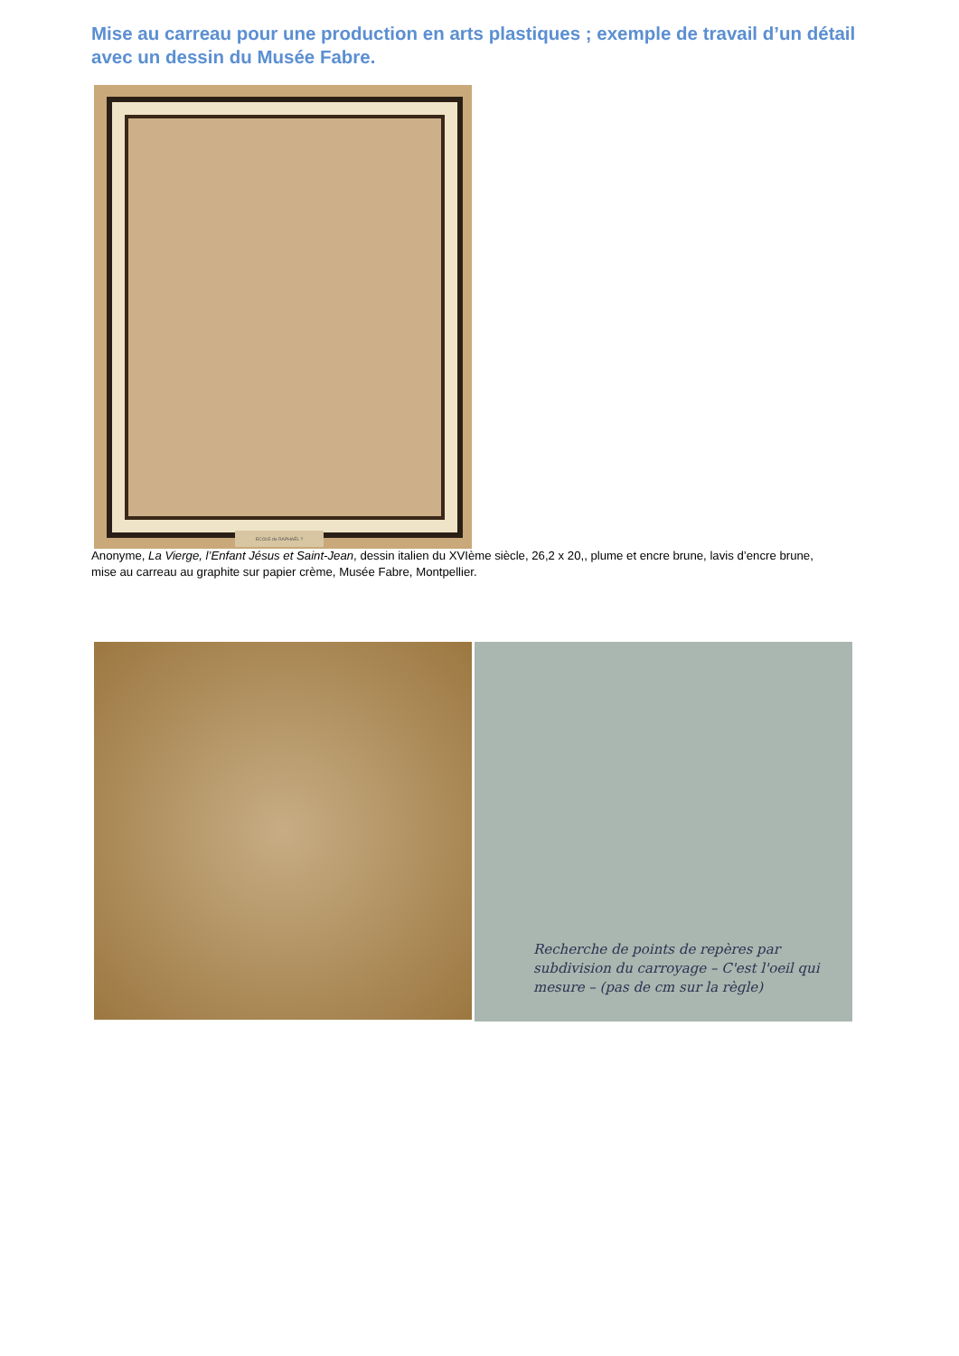Mise au carreau pour une production en arts plastiques ; exemple de travail d’un détail avec un dessin du Musée Fabre.
ECOLE de RAPHAËL ?
Anonyme, La Vierge, l’Enfant Jésus et Saint-Jean, dessin italien du XVIème siècle, 26,2 x 20,, plume et encre brune, lavis d’encre brune, mise au carreau au graphite sur papier crème, Musée Fabre, Montpellier.
Recherche de points de repères par subdivision du carroyage – C'est l'oeil qui mesure – (pas de cm sur la règle)